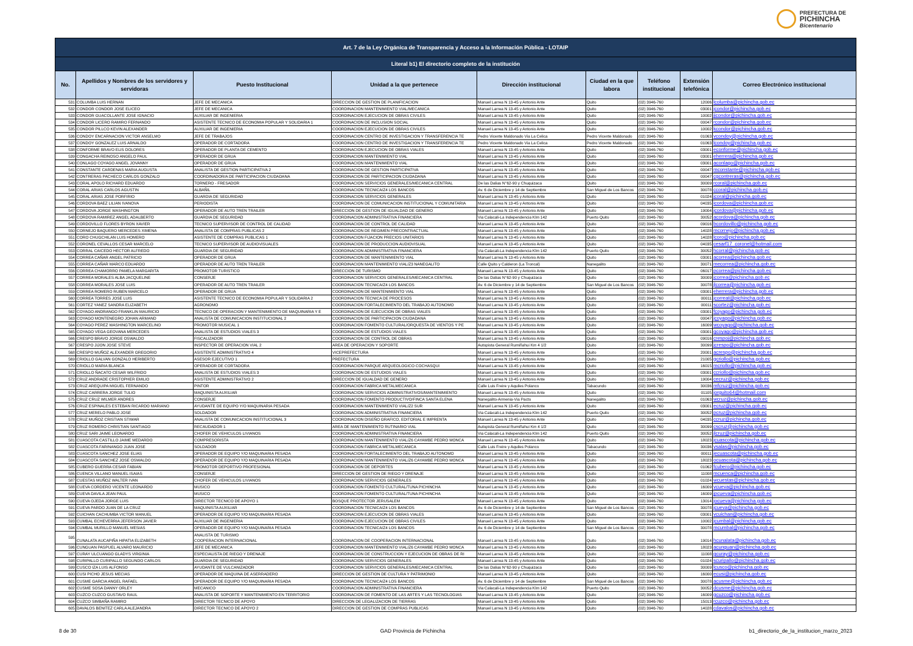PREFECTURA DE
PICHINCHA
Bicentenario
| Art. 7 de la Ley Orgánica de Transparencia y Acceso a la Información Pública - LOTAIP | | | | | | | | |
| --- | --- | --- | --- | --- | --- | --- | --- | --- |
| Literal b1) El directorio completo de la institución | | | | | | | | |
| No. | Apellidos y Nombres de los servidores y servidoras | Puesto Institucional | Unidad a la que pertenece | Dirección institucional | Ciudad en la que labora | Teléfono institucional | Extensión telefónica | Correo Electrónico institucional |
| 531 | COLUMBA LUIS HERNAN | JEFE DE MECANICA | DIRECCION DE GESTION DE PLANIFICACION | Manuel Larrea N 13-45 y Antonio Ante | Quito | (02) 3946-760 | 12006 | lcolumba@pichincha.gob.ec |
| 532 | CONDOR CONDOR JOSE ELICEO | JEFE DE MECANICA | COORDINACION MANTENIMIENTO VIAL/MECANICA | Manuel Larrea N 13-45 y Antonio Ante | Quito | (02) 3946-760 | 03001 | jcondor@pichincha.gob.ec |
| 533 | CONDOR GUACOLLANTE JOSE IGNACIO | AUXILIAR DE INGENIERIA | COORDINACION EJECUCION DE OBRAS CIVILES | Manuel Larrea N 13-45 y Antonio Ante | Quito | (02) 3946-760 | 10002 | jicondor@pichincha.gob.ec |
| 534 | CONDOR LICERO RAMIRO FERNANDO | ASISTENTE TECNICO DE ECONOMIA POPULAR Y SOLIDARIA 1 | COORDINACION DE INCLUSION SOCIAL | Manuel Larrea N 13-45 y Antonio Ante | Quito | (02) 3946-760 | 00047 | rcondor@pichincha.gob.ec |
| 535 | CONDOR PILLCO KEVIN ALEXANDER | AUXILIAR DE INGENIERIA | COORDINACION EJECUCION DE OBRAS CIVILES | Manuel Larrea N 13-45 y Antonio Ante | Quito | (02) 3946-760 | 10002 | kcondor@pichincha.gob.ec |
| 536 | CONDOY ENCARNACION VICTOR ANSELMO | JEFE DE TRABAJOS | COORDINACION CENTRO DE INVESTIGACION Y TRANSFERENCIA TE | Pedro Vicente Maldonado Via La Celica | Pedro Vicente Maldonado | (02) 3946-760 | 01063 | vcondoy@pichincha.gob.ec |
| 537 | CONDOY GONZALEZ LUIS ARNALDO | OPERADOR DE CORTADORA | COORDINACION CENTRO DE INVESTIGACION Y TRANSFERENCIA TE | Pedro Vicente Maldonado Via La Celica | Pedro Vicente Maldonado | (02) 3946-760 | 01063 | lcondoy@pichincha.gob.ec |
| 538 | CONFORME BRAVO ELIS DOLORES | OPERADOR DE PLANTA DE CEMENTO | COORDINACION EJECUCION DE OBRAS VIALES | Manuel Larrea N 13-45 y Antonio Ante | Quito | (02) 3946-760 | 03001 | econforme@pichincha.gob.ec |
| 539 | CONGACHA REINOSO ANGELO PAUL | OPERADOR DE GRUA | COORDINACION MANTENIMIENTO VIAL | Manuel Larrea N 13-45 y Antonio Ante | Quito | (02) 3946-760 | 03001 | eherrera@pichincha.gob.ec |
| 540 | CONLAGO COYAGO ANGEL JOVANNY | OPERADOR DE GRUA | COORDINACION MANTENIMIENTO VIAL | Manuel Larrea N 13-45 y Antonio Ante | Quito | (02) 3946-760 | 03001 | aconlago@pichincha.gob.ec |
| 541 | CONSTANTE CARDENAS MARIA AUGUSTA | ANALISTA DE GESTION PARTICIPATIVA 2 | COORDINACION DE GESTION PARTICIPATIVA | Manuel Larrea N 13-45 y Antonio Ante | Quito | (02) 3946-760 | 00047 | mconstante@pichincha.gob.ec |
| 542 | CONTRERAS PACHECO CARLOS GONZALO | COORDINADOR/A DE PARTICIPACION CIUDADANA | COORDINACION DE PARTICIPACION CIUDADANA | Manuel Larrea N 13-45 y Antonio Ante | Quito | (02) 3946-760 | 00047 | cgcontreras@pichincha.gob.ec |
| 543 | CORAL APOLO RICHARD EDUARDO | TORNERO - FRESADOR | COORDINACION SERVICIOS GENERALES/MECANICA CENTRAL | De las Dalias N°62-90 y Chuquizaca | Quito | (02) 3946-760 | 30009 | rcoral@pichincha.gob.ec |
| 544 | CORAL ARIAS CARLOS AGUSTIN | ALBAÑIL | COORDINACION TECNICA/Z4 LOS BANCOS | Av. 6 de Diciembre y 14 de Septiembre | San Miguel de Los Bancos | (02) 3946-760 | 30078 | ccoral@pichincha.gob.ec |
| 545 | CORAL ARIAS JOSE PORFIRIO | GUARDIA DE SEGURIDAD | COORDINACION SERVICIOS GENERALES | Manuel Larrea N 13-45 y Antonio Ante | Quito | (02) 3946-760 | 01024 | jcoral@pichincha.gob.ec |
| 546 | CORDOVA BAEZ LILIAN IVANOVA | PERIODISTA | COORDINACION DE COMUNICACION INSTITUCIONAL Y COMUNITARIA | Manuel Larrea N 13-45 y Antonio Ante | Quito | (02) 3946-760 | 04035 | icordova@pichincha.gob.ec |
| 547 | CORDOVA JORGE WASHINGTON | OPERADOR DE AUTO TREN TRAILER | DIRECCION DE GESTION DE IGUALDAD DE GENERO | Manuel Larrea N 13-45 y Antonio Ante | Quito | (02) 3946-760 | 19004 | jcordova@pichincha.gob.ec |
| 548 | CORDOVA RAMIREZ ANGEL ADALBERTO | GUARDIA DE SEGURIDAD | COORDINACION ADMINISTRATIVA FINANCIERA | Via Calacali-La Independencia Klm 142 | Puerto Quito | (02) 3946-760 | 30052 | acordova@pichincha.gob.ec |
| 549 | CORDOVILLO FLORES BYRON XAVIER | TECNICO SUPERVISOR DE CONTROL DE CALIDAD | COORDINACION DE CONTROL DE CALIDAD | Manuel Larrea N 13-45 y Antonio Ante | Quito | (02) 3946-760 | 09016 | bcordovillo@pichincha.gob.ec |
| 550 | CORNEJO BAQUERO MERCEDES XIMENA | ANALISTA DE COMPRAS PUBLICAS 2 | COORDINACION DE REGIMEN PRECONTRACTUAL | Manuel Larrea N 13-45 y Antonio Ante | Quito | (02) 3946-760 | 14028 | mcornejo@pichincha.gob.ec |
| 551 | CORO CHUGCHILAN LUIS HOMERO | ASISTENTE DE COMPRAS PUBLICAS 1 | COORDINACION FIJACION PRECIOS UNITARIOS | Manuel Larrea N 13-45 y Antonio Ante | Quito | (02) 3946-760 | 14028 | lcoro@pichincha.gob.ec |
| 552 | CORONEL CEVALLOS CESAR MARCELO | TECNICO SUPERVISOR DE AUDIOVISUALES | COORDINACION DE PRODUCCION AUDIOVISUAL | Manuel Larrea N 13-45 y Antonio Ante | Quito | (02) 3946-760 | 04035 | cesarf17_coronel@hotmail.com |
| 553 | CORRAL CAICEDO HECTOR ALFREDO | GUARDIA DE SEGURIDAD | COORDINACION ADMINISTRATIVA FINANCIERA | Via Calacali-La Independencia Klm 142 | Puerto Quito | (02) 3946-760 | 30052 | hcorral@pichincha.gob.ec |
| 554 | CORREA CAÑAR ANGEL PATRICIO | OPERADOR DE GRUA | COORDINACION DE MANTENIMIENTO VIAL | Manuel Larrea N 13-45 y Antonio Ante | Quito | (02) 3946-760 | 03001 | acorrea@pichincha.gob.ec |
| 555 | CORREA CAÑAR MARCO EDUARDO | OPERADOR DE AUTO TREN TRAILER | COORDINACION MANTENIMIENTO VIAL/Z3 NANEGALITO | Calle Quito y Calderon (La Troncal) | Nanegalito | (02) 3946-760 | 30071 | mecorrea@pichincha.gob.ec |
| 556 | CORREA CHAMORRO PAMELA MARGARITA | PROMOTOR TURISTICO | DIRECCION DE TURISMO | Manuel Larrea N 13-45 y Antonio Ante | Quito | (02) 3946-760 | 06017 | pcorrea@pichincha.gob.ec |
| 557 | CORREA MORALES ALBA JACQUELINE | CONSERJE | COORDINACION SERVICIOS GENERALES/MECANICA CENTRAL | De las Dalias N°62-90 y Chuquizaca | Quito | (02) 3946-760 | 30009 | jcorrea@pichincha.gob.ec |
| 558 | CORREA MORALES JOSE LUIS | OPERADOR DE AUTO TREN TRAILER | COORDINACION TECNICA/Z4 LOS BANCOS | Av. 6 de Diciembre y 14 de Septiembre | San Miguel de Los Bancos | (02) 3946-760 | 30078 | jlcorrea@pichincha.gob.ec |
| 559 | CORREA ROMERO RUBEN MARCELO | OPERADOR DE GRUA | COORDINACION DE MANTENIMIENTO VIAL | Manuel Larrea N 13-45 y Antonio Ante | Quito | (02) 3946-760 | 03001 | eherrera@pichincha.gob.ec |
| 560 | CORREA TORRES JOSE LUIS | ASISTENTE TECNICO DE ECONOMIA POPULAR Y SOLIDARIA 2 | COORDINACION TECNICA DE PROCESOS | Manuel Larrea N 13-45 y Antonio Ante | Quito | (02) 3946-760 | 00011 | jcorreat@pichincha.gob.ec |
| 561 | CORTEZ YANEZ SANDRA ELIZABETH | AGRONOMO | COORDINACION FORTALECIMIENTO DEL TRABAJO AUTONOMO | Manuel Larrea N 13-45 y Antonio Ante | Quito | (02) 3946-760 | 00011 | scortez@pichincha.gob.ec |
| 562 | COYAGO ANDRANGO FRANKLIN MAURICIO | TECNICO DE OPERACION Y MANTENIMIENTO DE MAQUINARIA Y E | COORDINACION DE EJECUCION DE OBRAS VIALES | Manuel Larrea N 13-45 y Antonio Ante | Quito | (02) 3946-760 | 03001 | fcoyago@pichincha.gob.ec |
| 563 | COYAGO MONTENEGRO JOHAN ARMAND | ANALISTA DE COMUNICACION INSTITUCIONAL 2 | COORDINACION DE PARTICIPACION CIUDADANA | Manuel Larrea N 13-45 y Antonio Ante | Quito | (02) 3946-760 | 00047 | jcoyago@pichincha.gob.ec |
| 564 | COYAGO PEREZ WASHINGTON MARCELINO | PROMOTOR MUSICAL 1 | COORDINACION FOMENTO CULTURAL/ORQUESTA DE VIENTOS Y PE | Manuel Larrea N 13-45 y Antonio Ante | Quito | (02) 3946-760 | 16009 | wcoyago@pichincha.gob.ec |
| 565 | COYAGO VEGA GEOVANA MERCEDES | ANALISTA DE ESTUDIOS VIALES 3 | COORDINACION DE ESTUDIOS VIALES | Manuel Larrea N 13-45 y Antonio Ante | Quito | (02) 3946-760 | 03001 | gcoyago@pichincha.gob.ec |
| 566 | CRESPO BRAVO JORGE OSWALDO | FISCALIZADOR | COORDINACION DE CONTROL DE OBRAS | Manuel Larrea N 13-45 y Antonio Ante | Quito | (02) 3946-760 | 09016 | crespoj@pichincha.gob.ec |
| 567 | CRESPO JIJON JOSE STEVE | INSPECTOR DE OPERACION VIAL 2 | AREA DE OPERACION Y SOPORTE | Autopista General Rumiñahui Km 4 1/2 | Quito | (02) 3946-760 | 30099 | jcrespo@pichincha.gob.ec |
| 568 | CRESPO MUÑOZ ALEXANDER GREGORIO | ASISTENTE ADMINISTRATIVO 4 | VICEPREFECTURA | Manuel Larrea N 13-45 y Antonio Ante | Quito | (02) 3946-760 | 20001 | acrespo@pichincha.gob.ec |
| 569 | CRIOLLO GALVAN GONZALO HERIBERTO | ASESOR EJECUTIVO 1 | PREFECTURA | Manuel Larrea N 13-45 y Antonio Ante | Quito | (02) 3946-760 | 21005 | gcriollo@pichincha.gob.ec |
| 570 | CRIOLLO MARIA BLANCA | OPERADOR DE CORTADORA | COORDINACION PARQUE ARQUEOLOGICO COCHASQUI | Manuel Larrea N 13-45 y Antonio Ante | Quito | (02) 3946-760 | 16015 | mcriollo@pichincha.gob.ec |
| 571 | CRIOLLO ÑACATO CESAR WILFRIDO | ANALISTA DE ESTUDIOS VIALES 3 | COORDINACION DE ESTUDIOS VIALES | Manuel Larrea N 13-45 y Antonio Ante | Quito | (02) 3946-760 | 03001 | ccriollo@pichincha.gob.ec |
| 572 | CRUZ ANDRADE CRISTOPHER EMILIO | ASISTENTE ADMINISTRATIVO 2 | DIRECCION DE IGUALDAD DE GENERO | Manuel Larrea N 13-45 y Antonio Ante | Quito | (02) 3946-760 | 19004 | cecruz@pichincha.gob.ec |
| 573 | CRUZ AREQUIPA MIGUEL FERNANDO | PINTOR | COORDINACION FABRICA METALMECANICA | Calle Luis Freire y Aquiles Polanco | Tabacundo | (02) 3946-760 | 30036 | mfcruz@pichincha.gob.ec |
| 574 | CRUZ CARRERA JORGE TULIO | MAQUINISTA AUXILIAR | COORDINACION SERVICIOS ADMINISTRATIVOS/MANTENIMIENTO | Manuel Larrea N 13-45 y Antonio Ante | Quito | (02) 3946-760 | 01105 | jorguito64@hotmail.com |
| 575 | CRUZ CRUZ WILMER ANDRES | CONSERJE | COORDINACION FOMENTO PRODUCTIVO/FINCA SANTA ELENA | Nanegalito-Armenia-Via Pacto | Nanegalito | (02) 3946-760 | 01063 | wcruz@pichincha.gob.ec |
| 576 | CRUZ ESPINALES ESTEBAN RICARDO MARIANO | AYUDANTE DE EQUIPO Y/O MAQUINARIA PESADA | COORDINACION MANTENIMIENTO VIAL/Z2 SUR | Manuel Larrea N 13-45 y Antonio Ante | Quito | (02) 3946-760 | 03001 | ecruz@pichincha.gob.ec |
| 577 | CRUZ MERELO PABLO JOSE | SOLDADOR | COORDINACION ADMINISTRATIVA FINANCIERA | Via Calacali-La Independencia Klm 142 | Puerto Quito | (02) 3946-760 | 30052 | pcruz@pichincha.gob.ec |
| 578 | CRUZ MUÑOZ CRISTIAN STIWAR | ANALISTA DE COMUNICACION INSTITUCIONAL 3 | COORDINACION DISEÑO GRAFICO, EDITORIAL E IMPRENTA | Manuel Larrea N 13-45 y Antonio Ante | Quito | (02) 3946-760 | 04035 | ccruz@pichincha.gob.ec |
| 579 | CRUZ ROMERO CHRISTIAN SANTIAGO | RECAUDADOR 1 | AREA DE MANTENIMIENTO RUTINARIO VIAL | Autopista General Rumiñahui Km 4 1/2 | Quito | (02) 3946-760 | 30099 | cscruz@pichincha.gob.ec |
| 580 | CRUZ SARI JAIME LEONARDO | CHOFER DE VEHICULOS LIVIANOS | COORDINACION ADMINISTRATIVA FINANCIERA | Via Calacali-La Independencia Klm 142 | Puerto Quito | (02) 3946-760 | 30052 | jlcruz@pichincha.gob.ec |
| 581 | CUASCOTA CASTILLO JAIME MEDARDO | COMPRESORISTA | COORDINACION MANTENIMIENTO VIAL/Z6 CAYAMBE PEDRO MONCA | Manuel Larrea N 13-45 y Antonio Ante | Quito | (02) 3946-760 | 18023 | jcuascota@pichincha.gob.ec |
| 582 | CUASCOTA FARINANGO JUAN JOSE | SOLDADOR | COORDINACION FABRICA METALMECANICA | Calle Luis Freire y Aquiles Polanco | Tabacundo | (02) 3946-760 | 30036 | vsalas@pichincha.gob.ec |
| 583 | CUASCOTA SANCHEZ JOSE ELIAS | OPERADOR DE EQUIPO Y/O MAQUINARIA PESADA | COORDINACION FORTALECIMIENTO DEL TRABAJO AUTONOMO | Manuel Larrea N 13-45 y Antonio Ante | Quito | (02) 3946-760 | 00011 | jecuascota@pichincha.gob.ec |
| 584 | CUASCOTA SANCHEZ JOSE OSWALDO | OPERADOR DE EQUIPO Y/O MAQUINARIA PESADA | COORDINACION MANTENIMIENTO VIAL/Z6 CAYAMBE PEDRO MONCA | Manuel Larrea N 13-45 y Antonio Ante | Quito | (02) 3946-760 | 18023 | ocuascota@pichincha.gob.ec |
| 585 | CUBERO GUERRA CESAR FABIAN | PROMOTOR DEPORTIVO PROFESIONAL | COORDINACION DE DEPORTES | Manuel Larrea N 13-45 y Antonio Ante | Quito | (02) 3946-760 | 01062 | fcubero@pichincha.gob.ec |
| 586 | CUENCA VILLANO MANUEL ISAIAS | CONSERJE | DIRECCION DE GESTION DE RIEGO Y DRENAJE | Manuel Larrea N 13-45 y Antonio Ante | Quito | (02) 3946-760 | 11008 | mcuenca@pichincha.gob.ec |
| 587 | CUESTAS MUÑOZ WALTER IVAN | CHOFER DE VEHICULOS LIVIANOS | COORDINACION SERVICIOS GENERALES | Manuel Larrea N 13-45 y Antonio Ante | Quito | (02) 3946-760 | 01024 | wcuestas@pichincha.gob.ec |
| 588 | CUEVA CORDERO VICENTE LEONARDO | MUSICO | COORDINACION FOMENTO CULTURAL/TUNA PICHINCHA | Manuel Larrea N 13-45 y Antonio Ante | Quito | (02) 3946-760 | 16009 | vcueva@pichincha.gob.ec |
| 589 | CUEVA DAVILA JEAN PAUL | MUSICO | COORDINACION FOMENTO CULTURAL/TUNA PICHINCHA | Manuel Larrea N 13-45 y Antonio Ante | Quito | (02) 3946-760 | 16009 | jpcueva@pichincha.gob.ec |
| 590 | CUEVA OJEDA JORGE LUIS | DIRECTOR TECNICO DE APOYO 1 | BOSQUE PROTECTOR JERUSALEM | Manuel Larrea N 13-45 y Antonio Ante | Quito | (02) 3946-760 | 13014 | jocueva@pichincha.gob.ec |
| 591 | CUEVA PARDO JUAN DE LA CRUZ | MAQUINISTA AUXILIAR | COORDINACION TECNICA/Z4 LOS BANCOS | Av. 6 de Diciembre y 14 de Septiembre | San Miguel de Los Bancos | (02) 3946-760 | 30078 | jcueva@pichincha.gob.ec |
| 592 | CUICHAN CACHUMBA VICTOR MANUEL | OPERADOR DE EQUIPO Y/O MAQUINARIA PESADA | COORDINACION EJECUCION DE OBRAS VIALES | Manuel Larrea N 13-45 y Antonio Ante | Quito | (02) 3946-760 | 03001 | vcuichan@pichincha.gob.ec |
| 593 | CUMBAL ECHEVERRIA JEFERSON JAVIER | AUXILIAR DE INGENIERIA | COORDINACION EJECUCION DE OBRAS CIVILES | Manuel Larrea N 13-45 y Antonio Ante | Quito | (02) 3946-760 | 10002 | jcumbal@pichincha.gob.ec |
| 594 | CUMBAL MURILLO MANUEL MESIAS | OPERADOR DE EQUIPO Y/O MAQUINARIA PESADA | COORDINACION TECNICA/Z4 LOS BANCOS | Av. 6 de Diciembre y 14 de Septiembre | San Miguel de Los Bancos | (02) 3946-760 | 30078 | mcumbal@pichincha.gob.ec |
| 595 | CUNALATA AUCAPIÑA HIPATIA ELIZABETH | ANALISTA DE TURISMO COOPERACION INTERNACIONAL | COORDINACION DE COOPERACION INTERNACIONAL | Manuel Larrea N 13-45 y Antonio Ante | Quito | (02) 3946-760 | 19014 | hcunalata@pichincha.gob.ec |
| 596 | CUNGUAN PASPUEL ALVARO MAURICIO | JEFE DE MECANICA | COORDINACION MANTENIMIENTO VIAL/Z6 CAYAMBE PEDRO MONCA | Manuel Larrea N 13-45 y Antonio Ante | Quito | (02) 3946-760 | 18023 | acunguan@pichincha.gob.ec |
| 597 | CURAY ULCUANGO GLADYS VIRGINIA | ESPECIALISTA DE RIEGO Y DRENAJE | COORDINACION DE CONSTRUCCION Y EJECUCION DE OBRAS DE RI | Manuel Larrea N 13-45 y Antonio Ante | Quito | (02) 3946-760 | 11008 | gcuray@pichincha.gob.ec |
| 598 | CURIPALLO CURIPALLO SEGUNDO CARLOS | GUARDIA DE SEGURIDAD | COORDINACION SERVICIOS GENERALES | Manuel Larrea N 13-45 y Antonio Ante | Quito | (02) 3946-760 | 01024 | scuripallo@pichincha.gob.ec |
| 599 | CUSCO IZA LUIS ALFONSO | AYUDANTE DE VULCANIZADOR | COORDINACION SERVICIOS GENERALES/MECANICA CENTRAL | De las Dalias N°62-90 y Chuquizaca | Quito | (02) 3946-760 | 30009 | lcusco@pichincha.gob.ec |
| 600 | CUSI PICHO JESUS MECIAS | OPERADOR DE MAQUINA DE ASERRADERO | DIRECCION DE GESTION DE CULTURA Y PATRIMONIO | Manuel Larrea N 13-45 y Antonio Ante | Quito | (02) 3946-760 | 16000 | ecusi@pichincha.gob.ec |
| 601 | CUSME GARCIA ANGEL RAFAEL | OPERADOR DE EQUIPO Y/O MAQUINARIA PESADA | COORDINACION TECNICA/Z4 LOS BANCOS | Av. 6 de Diciembre y 14 de Septiembre | San Miguel de Los Bancos | (02) 3946-760 | 30078 | acusme@pichincha.gob.ec |
| 602 | CUSME SOSA DANNY ORLEY | MECANICO | COORDINACION ADMINISTRATIVA FINANCIERA | Via Calacali-La Independencia Klm 142 | Puerto Quito | (02) 3946-760 | 30052 | dcusme@pichincha.gob.ec |
| 603 | CUZCO CUZCO GUSTAVO RAUL | ANALISTA DE SOPORTE Y MANTENIMIENTO EN TERRITORIO | COORDINACION DE FOMENTO DE LAS ARTES Y LAS TECNOLOGIAS | Manuel Larrea N 13-45 y Antonio Ante | Quito | (02) 3946-760 | 16009 | gcuzco@pichincha.gob.ec |
| 604 | CUZCO SIMBAÑA RAMIRO | DIRECTOR TECNICO DE APOYO | DIRECCION DE LEGALIZACION DE TIERRAS | Manuel Larrea N 13-45 y Antonio Ante | Quito | (02) 3946-760 | 15013 | rcuzco@pichincha.gob.ec |
| 605 | DAVALOS BENITEZ CARLA ALEJANDRA | DIRECTOR TECNICO DE APOYO 2 | DIRECCION DE GESTION DE COMPRAS PUBLICAS | Manuel Larrea N 13-45 y Antonio Ante | Quito | (02) 3946-760 | 14028 | cdavalos@pichincha.gob.ec |
8 de 30 GAD Provincia de Pichincha b1_directorio_de_la_institucion_marzo_2023